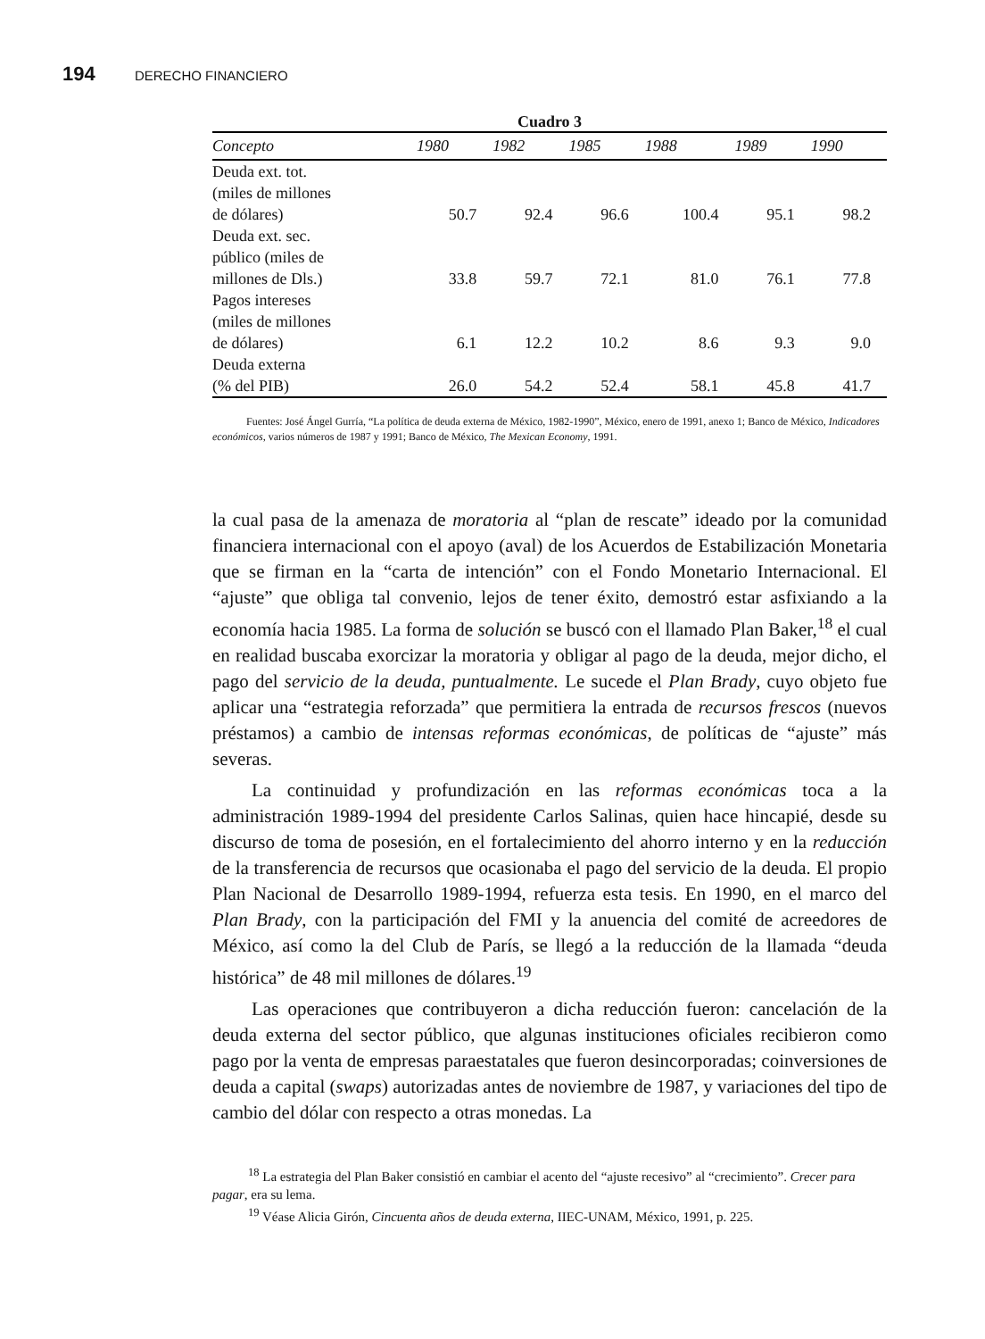194 DERECHO FINANCIERO
Cuadro 3
| Concepto | 1980 | 1982 | 1985 | 1988 | 1989 | 1990 |
| --- | --- | --- | --- | --- | --- | --- |
| Deuda ext. tot. (miles de millones de dólares) | 50.7 | 92.4 | 96.6 | 100.4 | 95.1 | 98.2 |
| Deuda ext. sec. público (miles de millones de Dls.) | 33.8 | 59.7 | 72.1 | 81.0 | 76.1 | 77.8 |
| Pagos intereses (miles de millones de dólares) | 6.1 | 12.2 | 10.2 | 8.6 | 9.3 | 9.0 |
| Deuda externa (% del PIB) | 26.0 | 54.2 | 52.4 | 58.1 | 45.8 | 41.7 |
Fuentes: José Ángel Gurría, “La política de deuda externa de México, 1982-1990”, México, enero de 1991, anexo 1; Banco de México, Indicadores económicos, varios números de 1987 y 1991; Banco de México, The Mexican Economy, 1991.
la cual pasa de la amenaza de moratoria al “plan de rescate” ideado por la comunidad financiera internacional con el apoyo (aval) de los Acuerdos de Estabilización Monetaria que se firman en la “carta de intención” con el Fondo Monetario Internacional. El “ajuste” que obliga tal convenio, lejos de tener éxito, demostró estar asfixiando a la economía hacia 1985. La forma de solución se buscó con el llamado Plan Baker,<sup>18</sup> el cual en realidad buscaba exorcizar la moratoria y obligar al pago de la deuda, mejor dicho, el pago del servicio de la deuda, puntualmente. Le sucede el Plan Brady, cuyo objeto fue aplicar una “estrategia reforzada” que permitiera la entrada de recursos frescos (nuevos préstamos) a cambio de intensas reformas económicas, de políticas de “ajuste” más severas.
La continuidad y profundización en las reformas económicas toca a la administración 1989-1994 del presidente Carlos Salinas, quien hace hincapié, desde su discurso de toma de posesión, en el fortalecimiento del ahorro interno y en la reducción de la transferencia de recursos que ocasionaba el pago del servicio de la deuda. El propio Plan Nacional de Desarrollo 1989-1994, refuerza esta tesis. En 1990, en el marco del Plan Brady, con la participación del FMI y la anuencia del comité de acreedores de México, así como la del Club de París, se llegó a la reducción de la llamada “deuda histórica” de 48 mil millones de dólares.<sup>19</sup>
Las operaciones que contribuyeron a dicha reducción fueron: cancelación de la deuda externa del sector público, que algunas instituciones oficiales recibieron como pago por la venta de empresas paraestatales que fueron desincorporadas; coinversiones de deuda a capital (swaps) autorizadas antes de noviembre de 1987, y variaciones del tipo de cambio del dólar con respecto a otras monedas. La
<sup>18</sup> La estrategia del Plan Baker consistió en cambiar el acento del “ajuste recesivo” al “crecimiento”. Crecer para pagar, era su lema.
<sup>19</sup> Véase Alicia Girón, Cincuenta años de deuda externa, IIEC-UNAM, México, 1991, p. 225.